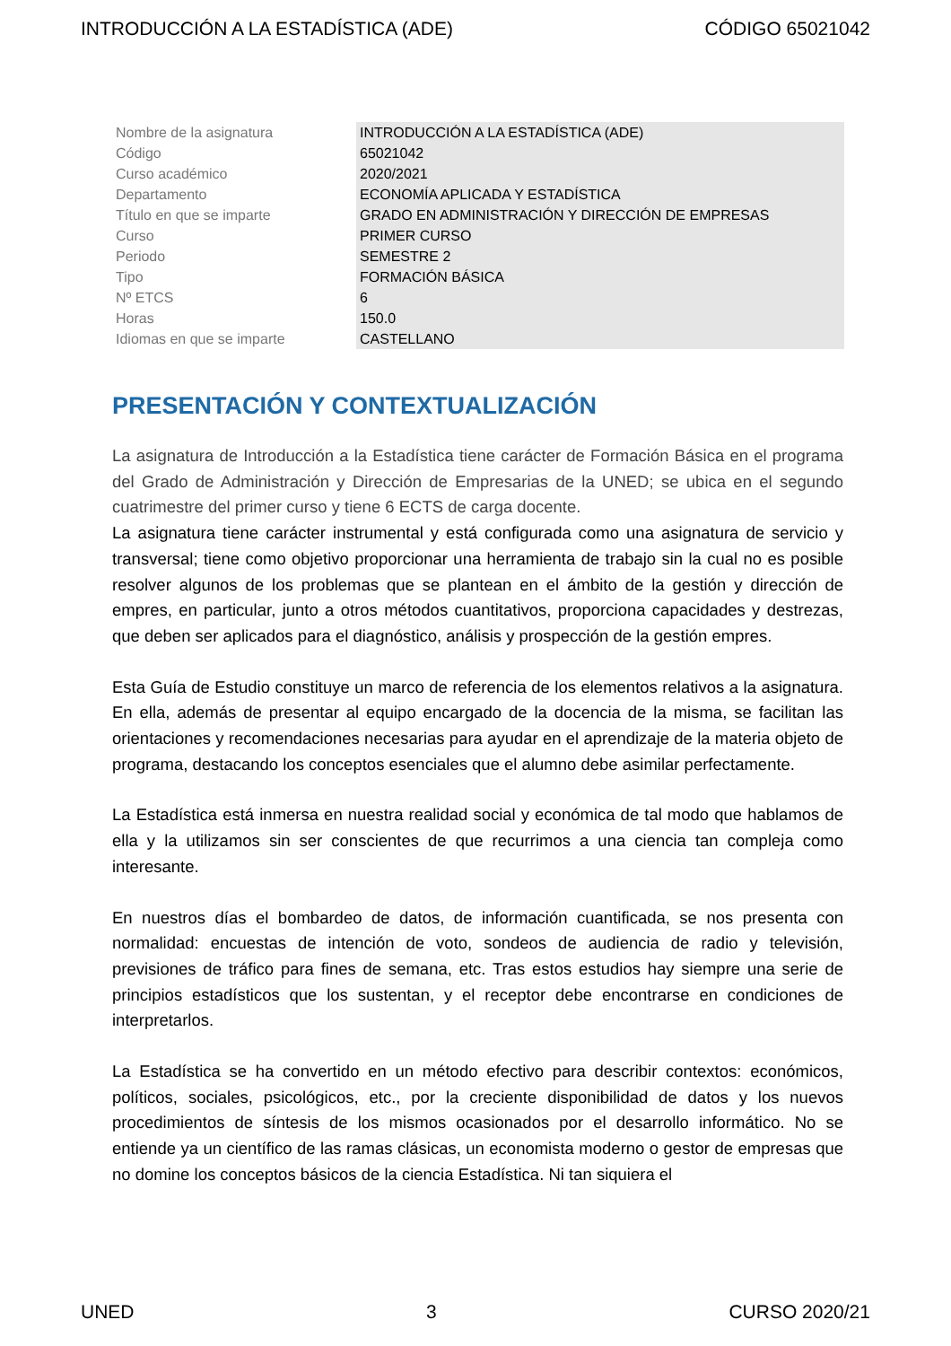INTRODUCCIÓN A LA ESTADÍSTICA (ADE) CÓDIGO 65021042
| Nombre de la asignatura | INTRODUCCIÓN A LA ESTADÍSTICA (ADE) |
| Código | 65021042 |
| Curso académico | 2020/2021 |
| Departamento | ECONOMÍA APLICADA Y ESTADÍSTICA |
| Título en que se imparte | GRADO EN ADMINISTRACIÓN Y DIRECCIÓN DE EMPRESAS |
| Curso | PRIMER CURSO |
| Periodo | SEMESTRE 2 |
| Tipo | FORMACIÓN BÁSICA |
| Nº ETCS | 6 |
| Horas | 150.0 |
| Idiomas en que se imparte | CASTELLANO |
PRESENTACIÓN Y CONTEXTUALIZACIÓN
La asignatura de Introducción a la Estadística tiene carácter de Formación Básica en el programa del Grado de Administración y Dirección de Empresarias de la UNED; se ubica en el segundo cuatrimestre del primer curso y tiene 6 ECTS de carga docente.
La asignatura tiene carácter instrumental y está configurada como una asignatura de servicio y transversal; tiene como objetivo proporcionar una herramienta de trabajo sin la cual no es posible resolver algunos de los problemas que se plantean en el ámbito de la gestión y dirección de empres, en particular, junto a otros métodos cuantitativos, proporciona capacidades y destrezas, que deben ser aplicados para el diagnóstico, análisis y prospección de la gestión empres.
Esta Guía de Estudio constituye un marco de referencia de los elementos relativos a la asignatura. En ella, además de presentar al equipo encargado de la docencia de la misma, se facilitan las orientaciones y recomendaciones necesarias para ayudar en el aprendizaje de la materia objeto de programa, destacando los conceptos esenciales que el alumno debe asimilar perfectamente.
La Estadística está inmersa en nuestra realidad social y económica de tal modo que hablamos de ella y la utilizamos sin ser conscientes de que recurrimos a una ciencia tan compleja como interesante.
En nuestros días el bombardeo de datos, de información cuantificada, se nos presenta con normalidad: encuestas de intención de voto, sondeos de audiencia de radio y televisión, previsiones de tráfico para fines de semana, etc. Tras estos estudios hay siempre una serie de principios estadísticos que los sustentan, y el receptor debe encontrarse en condiciones de interpretarlos.
La Estadística se ha convertido en un método efectivo para describir contextos: económicos, políticos, sociales, psicológicos, etc., por la creciente disponibilidad de datos y los nuevos procedimientos de síntesis de los mismos ocasionados por el desarrollo informático. No se entiende ya un científico de las ramas clásicas, un economista moderno o gestor de empresas que no domine los conceptos básicos de la ciencia Estadística. Ni tan siquiera el
UNED 3 CURSO 2020/21